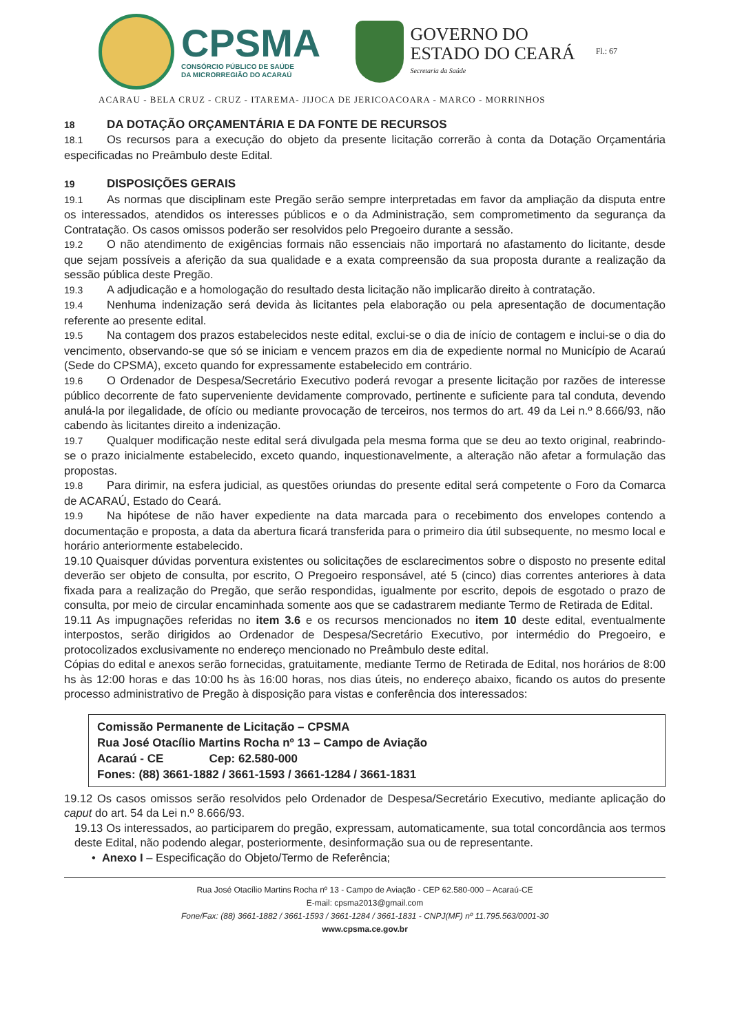CPSMA
CONSÓRCIO PÚBLICO DE SAÚDE
DA MICRORREGIÃO DO ACARAÚ
GOVERNO DO
ESTADO DO CEARÁ
Secretaria da Saúde
Fl.: 67
ACARAU - BELA CRUZ - CRUZ - ITAREMA- JIJOCA DE JERICOACOARA - MARCO - MORRINHOS
18 DA DOTAÇÃO ORÇAMENTÁRIA E DA FONTE DE RECURSOS
18.1 Os recursos para a execução do objeto da presente licitação correrão à conta da Dotação Orçamentária especificadas no Preâmbulo deste Edital.
19 DISPOSIÇÕES GERAIS
19.1 As normas que disciplinam este Pregão serão sempre interpretadas em favor da ampliação da disputa entre os interessados, atendidos os interesses públicos e o da Administração, sem comprometimento da segurança da Contratação. Os casos omissos poderão ser resolvidos pelo Pregoeiro durante a sessão.
19.2 O não atendimento de exigências formais não essenciais não importará no afastamento do licitante, desde que sejam possíveis a aferição da sua qualidade e a exata compreensão da sua proposta durante a realização da sessão pública deste Pregão.
19.3 A adjudicação e a homologação do resultado desta licitação não implicarão direito à contratação.
19.4 Nenhuma indenização será devida às licitantes pela elaboração ou pela apresentação de documentação referente ao presente edital.
19.5 Na contagem dos prazos estabelecidos neste edital, exclui-se o dia de início de contagem e inclui-se o dia do vencimento, observando-se que só se iniciam e vencem prazos em dia de expediente normal no Município de Acaraú (Sede do CPSMA), exceto quando for expressamente estabelecido em contrário.
19.6 O Ordenador de Despesa/Secretário Executivo poderá revogar a presente licitação por razões de interesse público decorrente de fato superveniente devidamente comprovado, pertinente e suficiente para tal conduta, devendo anulá-la por ilegalidade, de ofício ou mediante provocação de terceiros, nos termos do art. 49 da Lei n.º 8.666/93, não cabendo às licitantes direito a indenização.
19.7 Qualquer modificação neste edital será divulgada pela mesma forma que se deu ao texto original, reabrindo-se o prazo inicialmente estabelecido, exceto quando, inquestionavelmente, a alteração não afetar a formulação das propostas.
19.8 Para dirimir, na esfera judicial, as questões oriundas do presente edital será competente o Foro da Comarca de ACARAÚ, Estado do Ceará.
19.9 Na hipótese de não haver expediente na data marcada para o recebimento dos envelopes contendo a documentação e proposta, a data da abertura ficará transferida para o primeiro dia útil subsequente, no mesmo local e horário anteriormente estabelecido.
19.10 Quaisquer dúvidas porventura existentes ou solicitações de esclarecimentos sobre o disposto no presente edital deverão ser objeto de consulta, por escrito, O Pregoeiro responsável, até 5 (cinco) dias correntes anteriores à data fixada para a realização do Pregão, que serão respondidas, igualmente por escrito, depois de esgotado o prazo de consulta, por meio de circular encaminhada somente aos que se cadastrarem mediante Termo de Retirada de Edital.
19.11 As impugnações referidas no item 3.6 e os recursos mencionados no item 10 deste edital, eventualmente interpostos, serão dirigidos ao Ordenador de Despesa/Secretário Executivo, por intermédio do Pregoeiro, e protocolizados exclusivamente no endereço mencionado no Preâmbulo deste edital.
Cópias do edital e anexos serão fornecidas, gratuitamente, mediante Termo de Retirada de Edital, nos horários de 8:00 hs às 12:00 horas e das 10:00 hs às 16:00 horas, nos dias úteis, no endereço abaixo, ficando os autos do presente processo administrativo de Pregão à disposição para vistas e conferência dos interessados:
Comissão Permanente de Licitação – CPSMA
Rua José Otacílio Martins Rocha nº 13 – Campo de Aviação
Acaraú - CE Cep: 62.580-000
Fones: (88) 3661-1882 / 3661-1593 / 3661-1284 / 3661-1831
19.12 Os casos omissos serão resolvidos pelo Ordenador de Despesa/Secretário Executivo, mediante aplicação do caput do art. 54 da Lei n.º 8.666/93.
19.13 Os interessados, ao participarem do pregão, expressam, automaticamente, sua total concordância aos termos deste Edital, não podendo alegar, posteriormente, desinformação sua ou de representante.
• Anexo I – Especificação do Objeto/Termo de Referência;
Rua José Otacílio Martins Rocha nº 13 - Campo de Aviação - CEP 62.580-000 – Acaraú-CE
E-mail: cpsma2013@gmail.com
Fone/Fax: (88) 3661-1882 / 3661-1593 / 3661-1284 / 3661-1831 - CNPJ(MF) nº 11.795.563/0001-30
www.cpsma.ce.gov.br